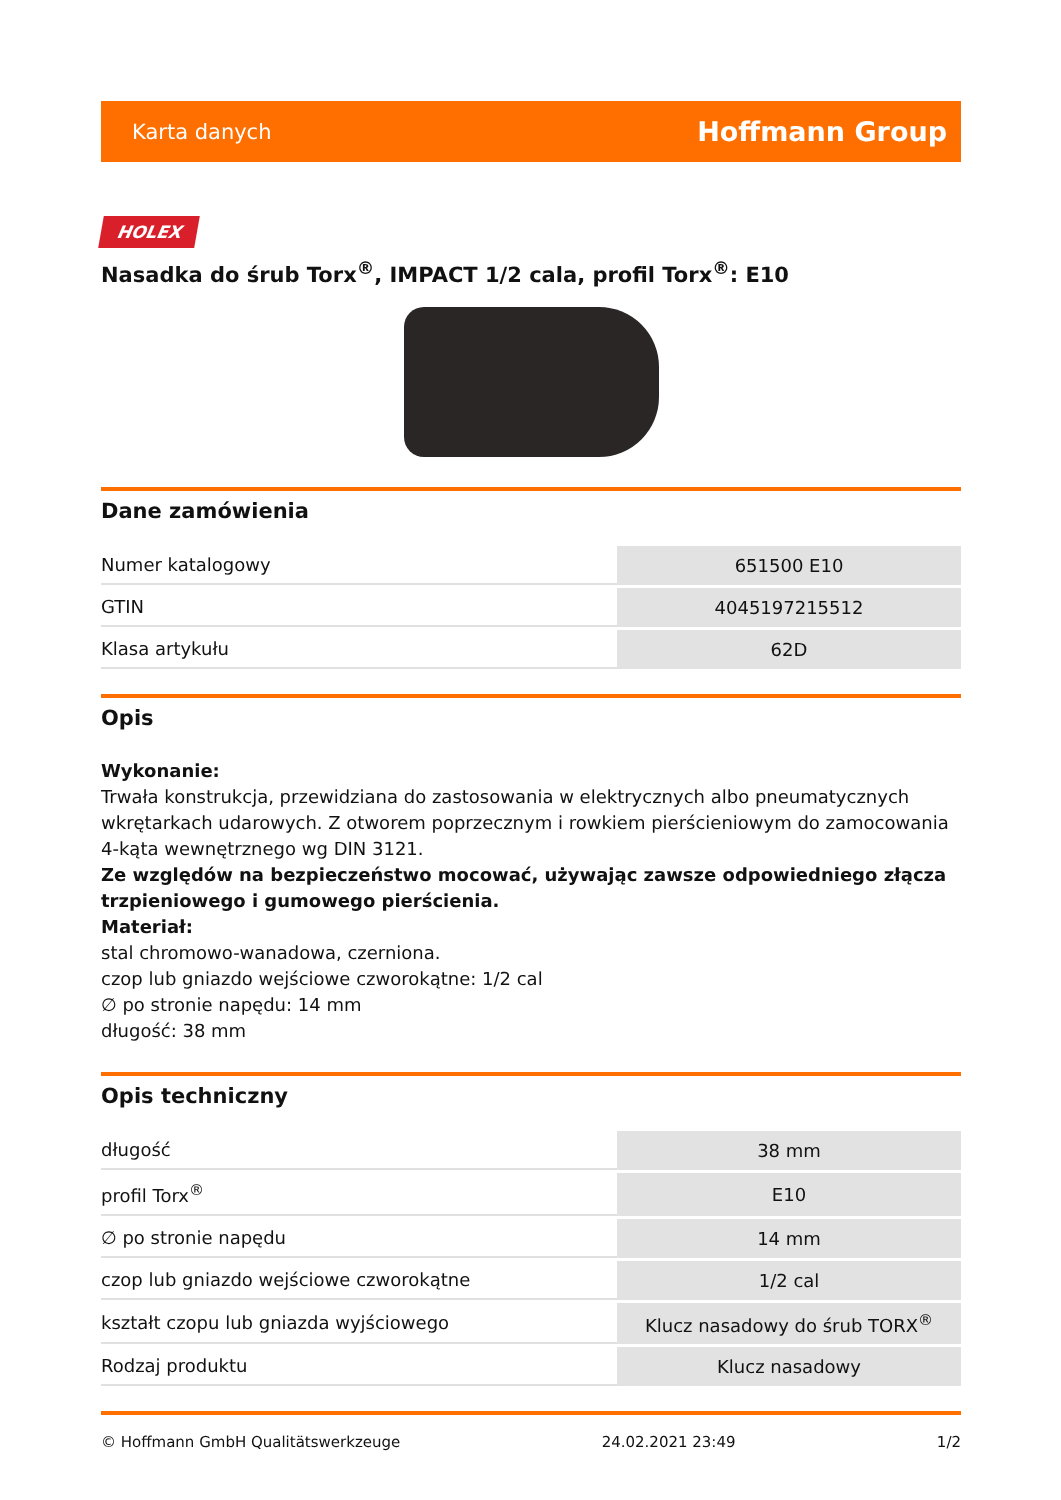Karta danych Hoffmann Group
HOLEX
Nasadka do śrub Torx<sup>®</sup>, IMPACT 1/2 cala, profil Torx<sup>®</sup>: E10
Dane zamówienia
| Numer katalogowy | 651500 E10 |
| GTIN | 4045197215512 |
| Klasa artykułu | 62D |
Opis
Wykonanie:
Trwała konstrukcja, przewidziana do zastosowania w elektrycznych albo pneumatycznych wkrętarkach udarowych. Z otworem poprzecznym i rowkiem pierścieniowym do zamocowania 4-kąta wewnętrznego wg DIN 3121.
Ze względów na bezpieczeństwo mocować, używając zawsze odpowiedniego złącza trzpieniowego i gumowego pierścienia.
Materiał:
stal chromowo-wanadowa, czerniona.
czop lub gniazdo wejściowe czworokątne: 1/2 cal
∅ po stronie napędu: 14 mm
długość: 38 mm
Opis techniczny
| długość | 38 mm |
| profil Torx<sup>®</sup> | E10 |
| ∅ po stronie napędu | 14 mm |
| czop lub gniazdo wejściowe czworokątne | 1/2 cal |
| kształt czopu lub gniazda wyjściowego | Klucz nasadowy do śrub TORX<sup>®</sup> |
| Rodzaj produktu | Klucz nasadowy |
© Hoffmann GmbH Qualitätswerkzeuge 24.02.2021 23:49 1/2